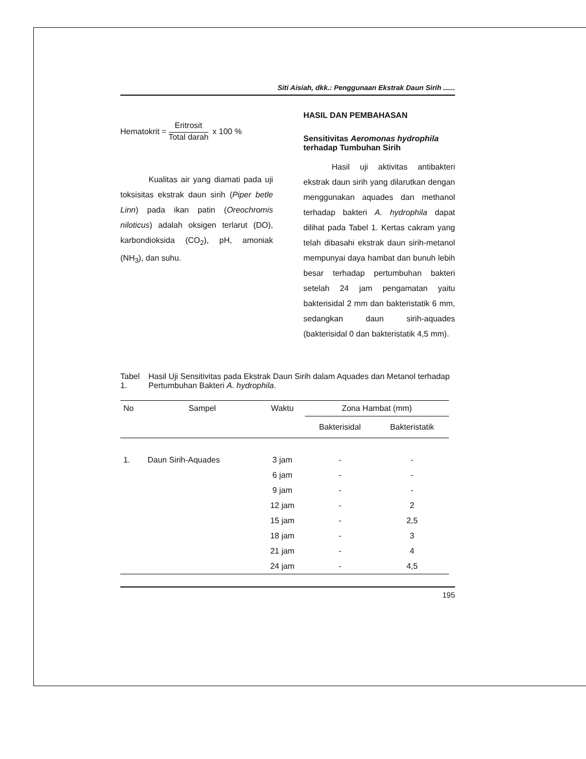Siti Aisiah, dkk.: Penggunaan Ekstrak Daun Sirih ......
Hematokrit = Eritrosit Total darah x 100 %
Kualitas air yang diamati pada uji toksisitas ekstrak daun sirih (Piper betle Linn) pada ikan patin (Oreochromis niloticus) adalah oksigen terlarut (DO), karbondioksida (CO<sub>2</sub>), pH, amoniak (NH<sub>3</sub>), dan suhu.
HASIL DAN PEMBAHASAN
Sensitivitas Aeromonas hydrophila terhadap Tumbuhan Sirih
Hasil uji aktivitas antibakteri ekstrak daun sirih yang dilarutkan dengan menggunakan aquades dan methanol terhadap bakteri A. hydrophila dapat dilihat pada Tabel 1. Kertas cakram yang telah dibasahi ekstrak daun sirih-metanol mempunyai daya hambat dan bunuh lebih besar terhadap pertumbuhan bakteri setelah 24 jam pengamatan yaitu bakterisidal 2 mm dan bakteristatik 6 mm, sedangkan daun sirih-aquades (bakterisidal 0 dan bakteristatik 4,5 mm).
Tabel 1. Hasil Uji Sensitivitas pada Ekstrak Daun Sirih dalam Aquades dan Metanol terhadap Pertumbuhan Bakteri A. hydrophila.
| No | Sampel | Waktu | Zona Hambat (mm) | |
| --- | --- | --- | --- | --- |
| | | | Bakterisidal | Bakteristatik |
| 1. | Daun Sirih-Aquades | 3 jam | - | - |
| | | 6 jam | - | - |
| | | 9 jam | - | - |
| | | 12 jam | - | 2 |
| | | 15 jam | - | 2,5 |
| | | 18 jam | - | 3 |
| | | 21 jam | - | 4 |
| | | 24 jam | - | 4,5 |
195